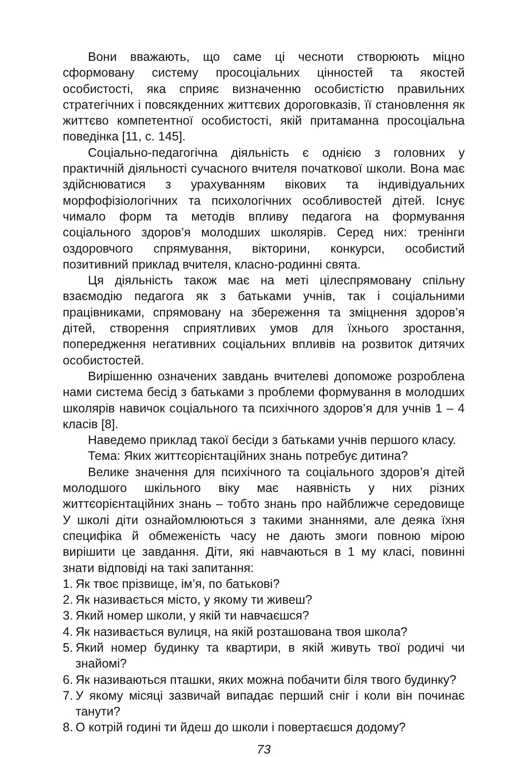Вони вважають, що саме ці чесноти створюють міцно сформовану систему просоціальних цінностей та якостей особистості, яка сприяє визначенню особистістю правильних стратегічних і повсякденних життєвих дороговказів, її становлення як життєво компетентної особистості, якій притаманна просоціальна поведінка [11, с. 145].
Соціально-педагогічна діяльність є однією з головних у практичній діяльності сучасного вчителя початкової школи. Вона має здійснюватися з урахуванням вікових та індивідуальних морфофізіологічних та психологічних особливостей дітей. Існує чимало форм та методів впливу педагога на формування соціального здоров’я молодших школярів. Серед них: тренінги оздоровчого спрямування, вікторини, конкурси, особистий позитивний приклад вчителя, класно-родинні свята.
Ця діяльність також має на меті цілеспрямовану спільну взаємодію педагога як з батьками учнів, так і соціальними працівниками, спрямовану на збереження та зміцнення здоров’я дітей, створення сприятливих умов для їхнього зростання, попередження негативних соціальних впливів на розвиток дитячих особистостей.
Вирішенню означених завдань вчителеві допоможе розроблена нами система бесід з батьками з проблеми формування в молодших школярів навичок соціального та психічного здоров’я для учнів 1 – 4 класів [8].
Наведемо приклад такої бесіди з батьками учнів першого класу.
Тема: Яких життєорієнтаційних знань потребує дитина?
Велике значення для психічного та соціального здоров’я дітей молодшого шкільного віку має наявність у них різних життєорієнтаційних знань – тобто знань про найближче середовище У школі діти ознайомлюються з такими знаннями, але деяка їхня специфіка й обмеженість часу не дають змоги повною мірою вирішити це завдання. Діти, які навчаються в 1 му класі, повинні знати відповіді на такі запитання:
1. Як твоє прізвище, ім’я, по батькові?
2. Як називається місто, у якому ти живеш?
3. Який номер школи, у якій ти навчаєшся?
4. Як називається вулиця, на якій розташована твоя школа?
5. Який номер будинку та квартири, в якій живуть твої родичі чи знайомі?
6. Як називаються пташки, яких можна побачити біля твого будинку?
7. У якому місяці зазвичай випадає перший сніг і коли він починає танути?
8. О котрій годині ти йдеш до школи і повертаєшся додому?
73